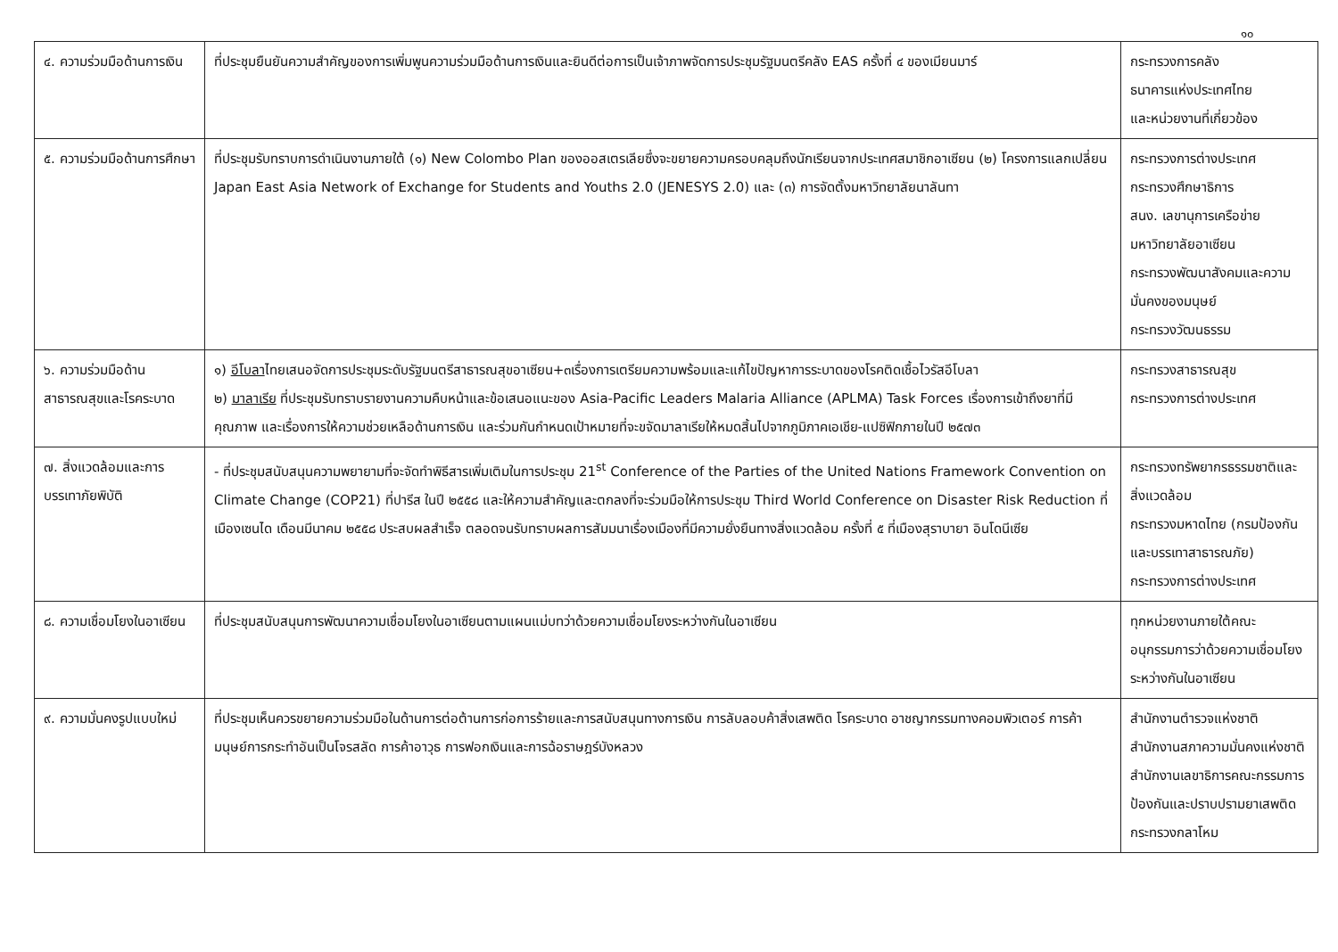๑๐
| ๔. ความร่วมมือด้านการเงิน | ที่ประชุมยืนยันความสำคัญของการเพิ่มพูนความร่วมมือด้านการเงินและยินดีต่อการเป็นเจ้าภาพจัดการประชุมรัฐมนตรีคลัง EAS ครั้งที่ ๔ ของเมียนมาร์ | กระทรวงการคลัง ธนาคารแห่งประเทศไทย และหน่วยงานที่เกี่ยวข้อง |
| ๕. ความร่วมมือด้านการศึกษา | ที่ประชุมรับทราบการดำเนินงานภายใต้ (๑) New Colombo Plan ของออสเตรเลียซึ่งจะขยายความครอบคลุมถึงนักเรียนจากประเทศสมาชิกอาเซียน (๒) โครงการแลกเปลี่ยน Japan East Asia Network of Exchange for Students and Youths 2.0 (JENESYS 2.0) และ (๓) การจัดตั้งมหาวิทยาลัยนาลันทา | กระทรวงการต่างประเทศ กระทรวงศึกษาธิการ สนง. เลขานุการเครือข่ายมหาวิทยาลัยอาเซียน กระทรวงพัฒนาสังคมและความมั่นคงของมนุษย์ กระทรวงวัฒนธรรม |
| ๖. ความร่วมมือด้านสาธารณสุขและโรคระบาด | ๑) อีโบลา ไทยเสนอจัดการประชุมระดับรัฐมนตรีสาธารณสุขอาเซียน+๓เรื่องการเตรียมความพร้อมและแก้ไขปัญหาการระบาดของโรคติดเชื้อไวรัสอีโบลา ๒) มาลาเรีย ที่ประชุมรับทราบรายงานความคืบหน้าและข้อเสนอแนะของ Asia-Pacific Leaders Malaria Alliance (APLMA) Task Forces เรื่องการเข้าถึงยาที่มีคุณภาพ และเรื่องการให้ความช่วยเหลือด้านการเงิน และร่วมกันกำหนดเป้าหมายที่จะขจัดมาลาเรียให้หมดสิ้นไปจากภูมิภาคเอเชีย-แปซิฟิกภายในปี ๒๕๗๓ | กระทรวงสาธารณสุข กระทรวงการต่างประเทศ |
| ๗. สิ่งแวดล้อมและการบรรเทาภัยพิบัติ | - ที่ประชุมสนับสนุนความพยายามที่จะจัดทำพิธีสารเพิ่มเติมในการประชุม 21<sup>st</sup> Conference of the Parties of the United Nations Framework Convention on Climate Change (COP21) ที่ปารีส ในปี ๒๕๕๘ และให้ความสำคัญและตกลงที่จะร่วมมือให้การประชุม Third World Conference on Disaster Risk Reduction ที่เมืองเซนได เดือนมีนาคม ๒๕๕๘ ประสบผลสำเร็จ ตลอดจนรับทราบผลการสัมมนาเรื่องเมืองที่มีความยั่งยืนทางสิ่งแวดล้อม ครั้งที่ ๕ ที่เมืองสุราบายา อินโดนีเซีย | กระทรวงทรัพยากรธรรมชาติและสิ่งแวดล้อม กระทรวงมหาดไทย (กรมป้องกันและบรรเทาสาธารณภัย) กระทรวงการต่างประเทศ |
| ๘. ความเชื่อมโยงในอาเซียน | ที่ประชุมสนับสนุนการพัฒนาความเชื่อมโยงในอาเซียนตามแผนแม่บทว่าด้วยความเชื่อมโยงระหว่างกันในอาเซียน | ทุกหน่วยงานภายใต้คณะอนุกรรมการว่าด้วยความเชื่อมโยงระหว่างกันในอาเซียน |
| ๙. ความมั่นคงรูปแบบใหม่ | ที่ประชุมเห็นควรขยายความร่วมมือในด้านการต่อต้านการก่อการร้ายและการสนับสนุนทางการเงิน การลับลอบค้าสิ่งเสพติด โรคระบาด อาชญากรรมทางคอมพิวเตอร์ การค้ามนุษย์การกระทำอันเป็นโจรสลัด การค้าอาวุธ การฟอกเงินและการฉ้อราษฎร์บังหลวง | สำนักงานตำรวจแห่งชาติ สำนักงานสภาความมั่นคงแห่งชาติ สำนักงานเลขาธิการคณะกรรมการป้องกันและปราบปรามยาเสพติด กระทรวงกลาโหม |